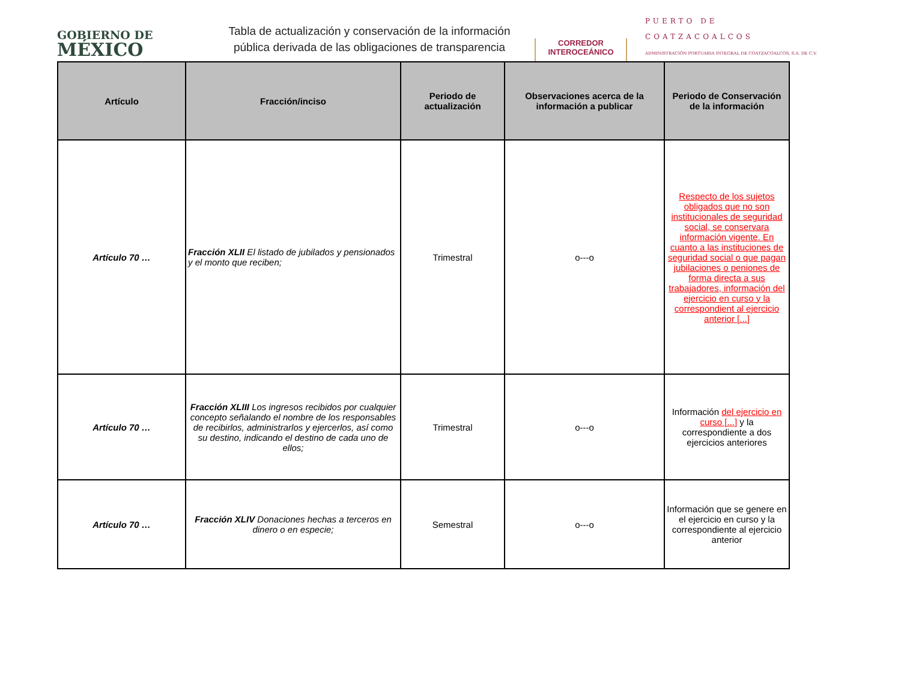GOBIERNO DE
MÉXICO
Tabla de actualización y conservación de la información pública derivada de las obligaciones de transparencia
CORREDOR
INTEROCEÁNICO
PUERTO DE
COATZACOALCOS
ADMINISTRACIÓN PORTUARIA INTEGRAL DE COATZACOALCOS, S.A. DE C.V.
| Artículo | Fracción/inciso | Periodo de actualización | Observaciones acerca de la información a publicar | Periodo de Conservación de la información |
| --- | --- | --- | --- | --- |
| Artículo 70 … | Fracción XLII El listado de jubilados y pensionados y el monto que reciben; | Trimestral | o---o | Respecto de los sujetos obligados que no son institucionales de seguridad social, se conservara información vigente. En cuanto a las instituciones de seguridad social o que pagan jubilaciones o peniones de forma directa a sus trabajadores, información del ejercicio en curso y la correspondient al ejercicio anterior [...] |
| Artículo 70 … | Fracción XLIII Los ingresos recibidos por cualquier concepto señalando el nombre de los responsables de recibirlos, administrarlos y ejercerlos, así como su destino, indicando el destino de cada uno de ellos; | Trimestral | o---o | Información del ejercicio en curso [...] y la correspondiente a dos ejercicios anteriores |
| Artículo 70 … | Fracción XLIV Donaciones hechas a terceros en dinero o en especie; | Semestral | o---o | Información que se genere en el ejercicio en curso y la correspondiente al ejercicio anterior |